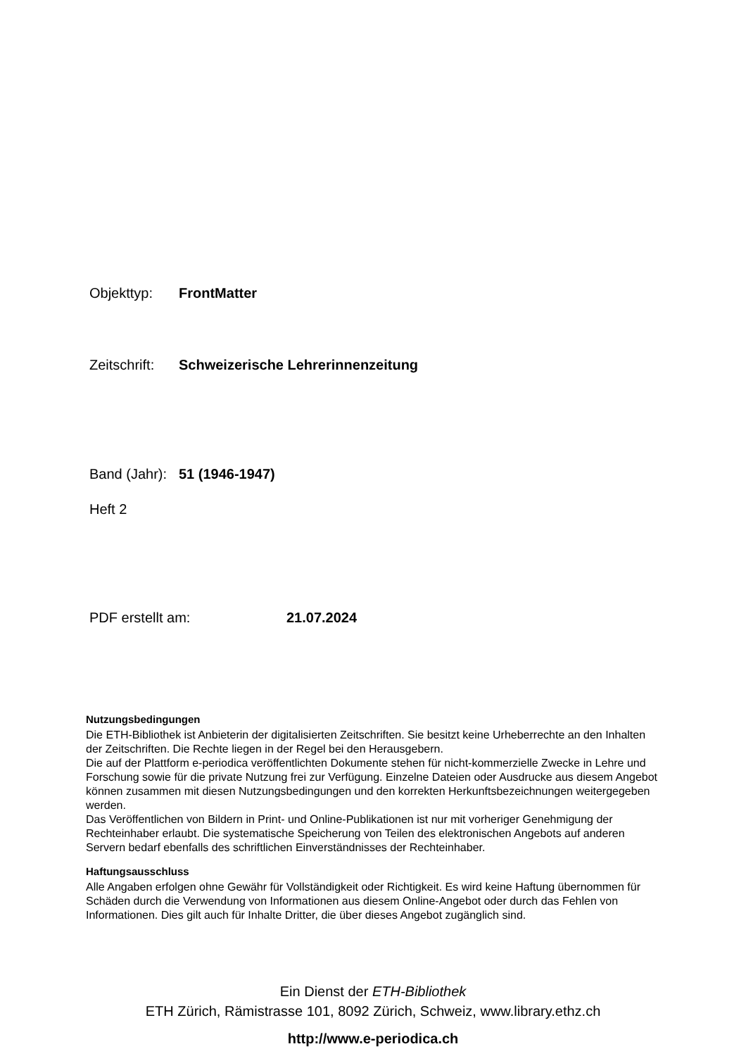Objekttyp: FrontMatter
Zeitschrift: Schweizerische Lehrerinnenzeitung
Band (Jahr): 51 (1946-1947)
Heft 2
PDF erstellt am: 21.07.2024
Nutzungsbedingungen
Die ETH-Bibliothek ist Anbieterin der digitalisierten Zeitschriften. Sie besitzt keine Urheberrechte an den Inhalten der Zeitschriften. Die Rechte liegen in der Regel bei den Herausgebern.
Die auf der Plattform e-periodica veröffentlichten Dokumente stehen für nicht-kommerzielle Zwecke in Lehre und Forschung sowie für die private Nutzung frei zur Verfügung. Einzelne Dateien oder Ausdrucke aus diesem Angebot können zusammen mit diesen Nutzungsbedingungen und den korrekten Herkunftsbezeichnungen weitergegeben werden.
Das Veröffentlichen von Bildern in Print- und Online-Publikationen ist nur mit vorheriger Genehmigung der Rechteinhaber erlaubt. Die systematische Speicherung von Teilen des elektronischen Angebots auf anderen Servern bedarf ebenfalls des schriftlichen Einverständnisses der Rechteinhaber.
Haftungsausschluss
Alle Angaben erfolgen ohne Gewähr für Vollständigkeit oder Richtigkeit. Es wird keine Haftung übernommen für Schäden durch die Verwendung von Informationen aus diesem Online-Angebot oder durch das Fehlen von Informationen. Dies gilt auch für Inhalte Dritter, die über dieses Angebot zugänglich sind.
Ein Dienst der ETH-Bibliothek
ETH Zürich, Rämistrasse 101, 8092 Zürich, Schweiz, www.library.ethz.ch
http://www.e-periodica.ch